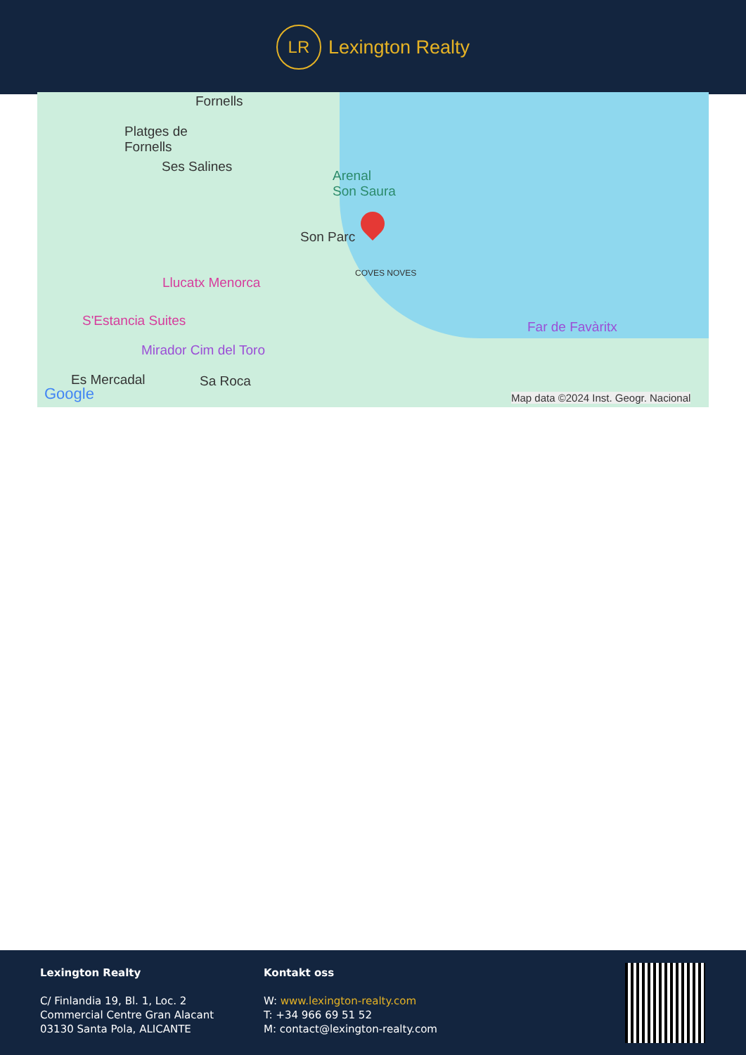LR
Lexington Realty
Fornells
Platges de
Fornells
Ses Salines
Arenal
Son Saura
Son Parc
COVES NOVES
Llucatx Menorca
S'Estancia Suites
Mirador Cim del Toro
Far de Favàritx
Es Mercadal Sa Roca
Google Map data ©2024 Inst. Geogr. Nacional
Lexington Realty
C/ Finlandia 19, Bl. 1, Loc. 2
Commercial Centre Gran Alacant
03130 Santa Pola, ALICANTE
Kontakt oss
W: www.lexington-realty.com
T: +34 966 69 51 52
M: contact@lexington-realty.com